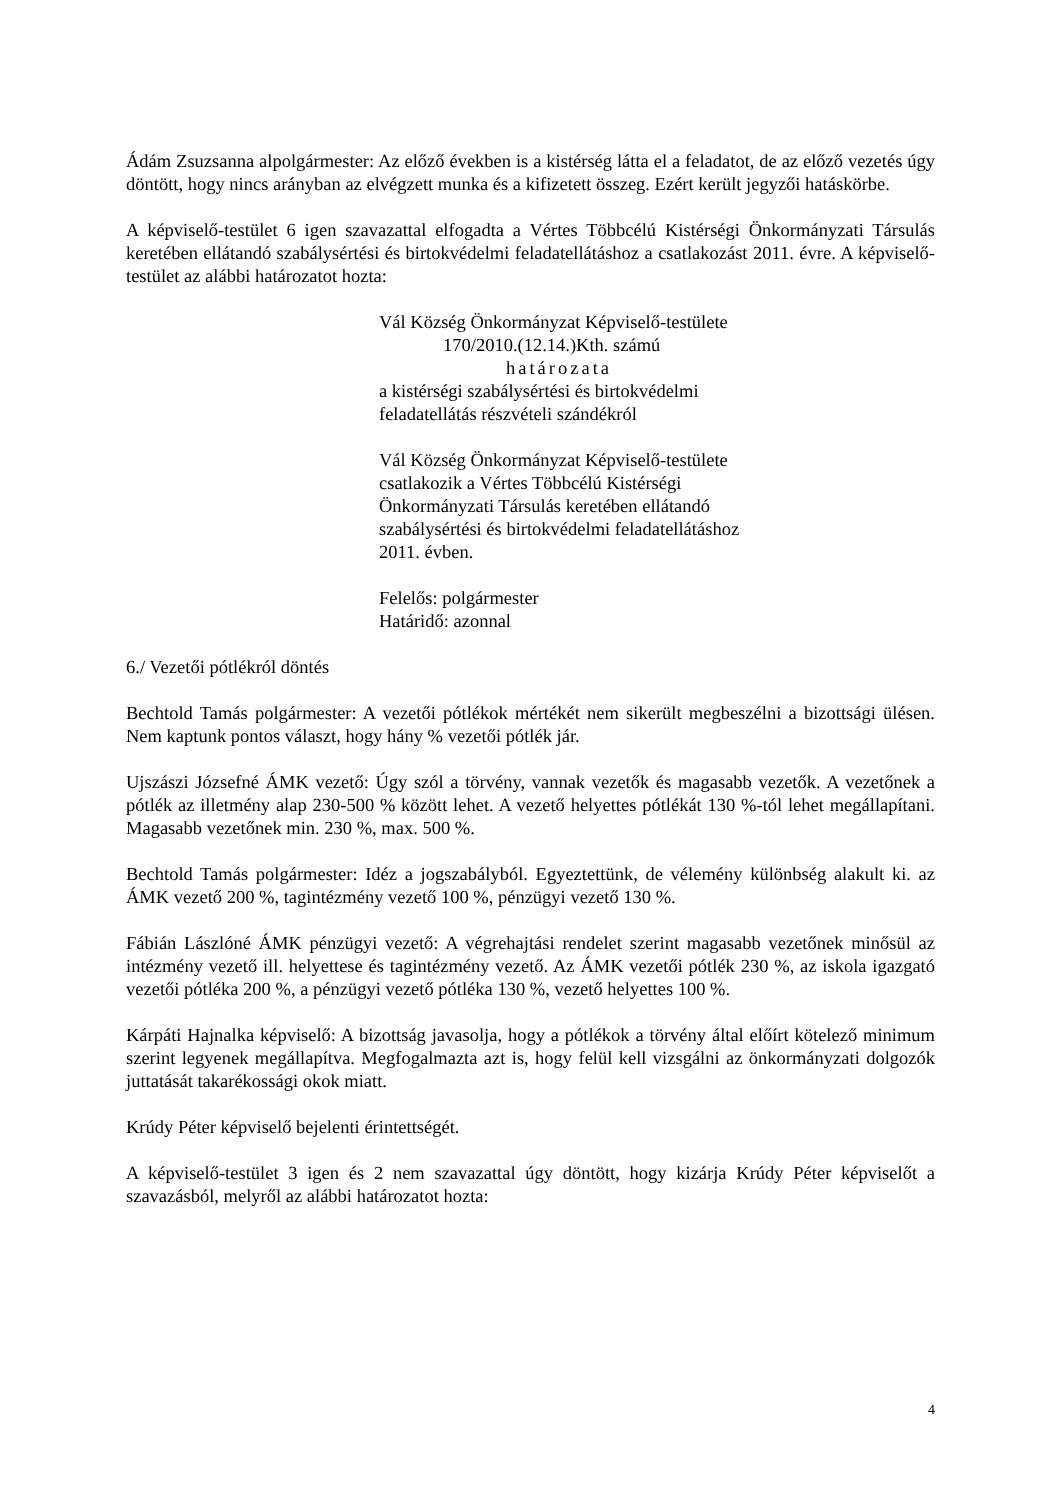Ádám Zsuzsanna alpolgármester: Az előző években is a kistérség látta el a feladatot, de az előző vezetés úgy döntött, hogy nincs arányban az elvégzett munka és a kifizetett összeg. Ezért került jegyzői hatáskörbe.
A képviselő-testület 6 igen szavazattal elfogadta a Vértes Többcélú Kistérségi Önkormányzati Társulás keretében ellátandó szabálysértési és birtokvédelmi feladatellátáshoz a csatlakozást 2011. évre. A képviselő-testület az alábbi határozatot hozta:
Vál Község Önkormányzat Képviselő-testülete
170/2010.(12.14.)Kth. számú
határozata
a kistérségi szabálysértési és birtokvédelmi
feladatellátás részvételi szándékról
Vál Község Önkormányzat Képviselő-testülete
csatlakozik a Vértes Többcélú Kistérségi
Önkormányzati Társulás keretében ellátandó
szabálysértési és birtokvédelmi feladatellátáshoz
2011. évben.
Felelős: polgármester
Határidő: azonnal
6./ Vezetői pótlékról döntés
Bechtold Tamás polgármester: A vezetői pótlékok mértékét nem sikerült megbeszélni a bizottsági ülésen. Nem kaptunk pontos választ, hogy hány % vezetői pótlék jár.
Ujszászi Józsefné ÁMK vezető: Úgy szól a törvény, vannak vezetők és magasabb vezetők. A vezetőnek a pótlék az illetmény alap 230-500 % között lehet. A vezető helyettes pótlékát 130 %-tól lehet megállapítani. Magasabb vezetőnek min. 230 %, max. 500 %.
Bechtold Tamás polgármester: Idéz a jogszabályból. Egyeztettünk, de vélemény különbség alakult ki. az ÁMK vezető 200 %, tagintézmény vezető 100 %, pénzügyi vezető 130 %.
Fábián Lászlóné ÁMK pénzügyi vezető: A végrehajtási rendelet szerint magasabb vezetőnek minősül az intézmény vezető ill. helyettese és tagintézmény vezető. Az ÁMK vezetői pótlék 230 %, az iskola igazgató vezetői pótléka 200 %, a pénzügyi vezető pótléka 130 %, vezető helyettes 100 %.
Kárpáti Hajnalka képviselő: A bizottság javasolja, hogy a pótlékok a törvény által előírt kötelező minimum szerint legyenek megállapítva. Megfogalmazta azt is, hogy felül kell vizsgálni az önkormányzati dolgozók juttatását takarékossági okok miatt.
Krúdy Péter képviselő bejelenti érintettségét.
A képviselő-testület 3 igen és 2 nem szavazattal úgy döntött, hogy kizárja Krúdy Péter képviselőt a szavazásból, melyről az alábbi határozatot hozta:
4